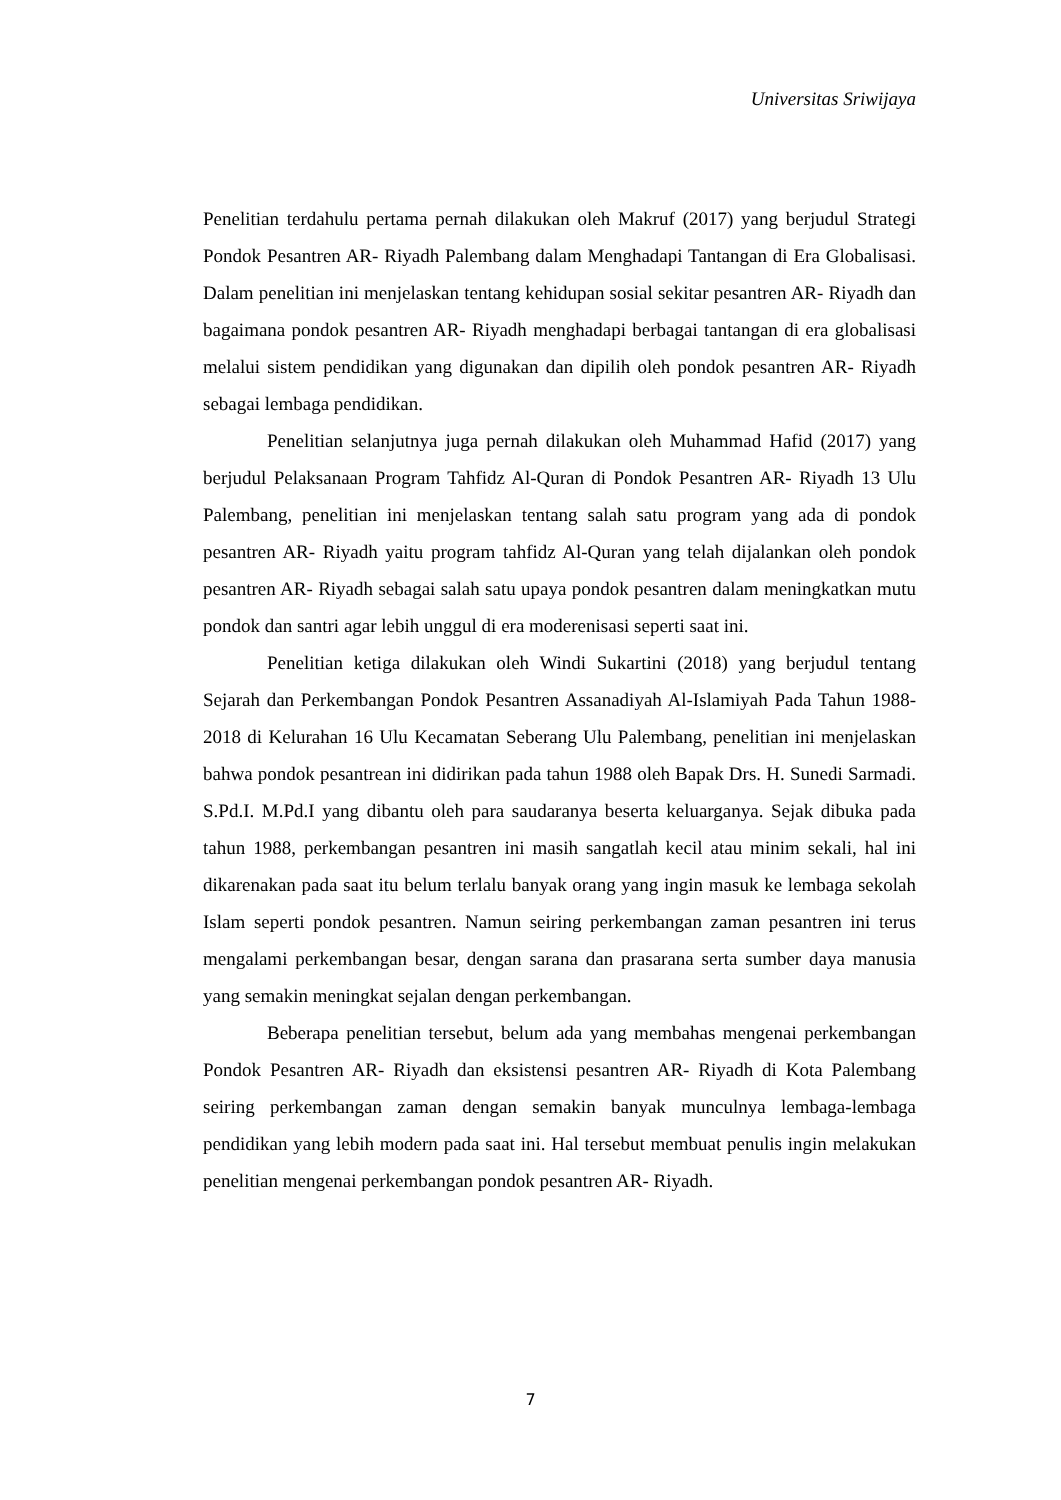Universitas Sriwijaya
Penelitian terdahulu pertama pernah dilakukan oleh Makruf (2017) yang berjudul Strategi Pondok Pesantren AR- Riyadh Palembang dalam Menghadapi Tantangan di Era Globalisasi. Dalam penelitian ini menjelaskan tentang kehidupan sosial sekitar pesantren AR- Riyadh dan bagaimana pondok pesantren AR- Riyadh menghadapi berbagai tantangan di era globalisasi melalui sistem pendidikan yang digunakan dan dipilih oleh pondok pesantren AR- Riyadh sebagai lembaga pendidikan.
Penelitian selanjutnya juga pernah dilakukan oleh Muhammad Hafid (2017) yang berjudul Pelaksanaan Program Tahfidz Al-Quran di Pondok Pesantren AR- Riyadh 13 Ulu Palembang, penelitian ini menjelaskan tentang salah satu program yang ada di pondok pesantren AR- Riyadh yaitu program tahfidz Al-Quran yang telah dijalankan oleh pondok pesantren AR- Riyadh sebagai salah satu upaya pondok pesantren dalam meningkatkan mutu pondok dan santri agar lebih unggul di era moderenisasi seperti saat ini.
Penelitian ketiga dilakukan oleh Windi Sukartini (2018) yang berjudul tentang Sejarah dan Perkembangan Pondok Pesantren Assanadiyah Al-Islamiyah Pada Tahun 1988-2018 di Kelurahan 16 Ulu Kecamatan Seberang Ulu Palembang, penelitian ini menjelaskan bahwa pondok pesantrean ini didirikan pada tahun 1988 oleh Bapak Drs. H. Sunedi Sarmadi. S.Pd.I. M.Pd.I yang dibantu oleh para saudaranya beserta keluarganya. Sejak dibuka pada tahun 1988, perkembangan pesantren ini masih sangatlah kecil atau minim sekali, hal ini dikarenakan pada saat itu belum terlalu banyak orang yang ingin masuk ke lembaga sekolah Islam seperti pondok pesantren. Namun seiring perkembangan zaman pesantren ini terus mengalami perkembangan besar, dengan sarana dan prasarana serta sumber daya manusia yang semakin meningkat sejalan dengan perkembangan.
Beberapa penelitian tersebut, belum ada yang membahas mengenai perkembangan Pondok Pesantren AR- Riyadh dan eksistensi pesantren AR- Riyadh di Kota Palembang seiring perkembangan zaman dengan semakin banyak munculnya lembaga-lembaga pendidikan yang lebih modern pada saat ini. Hal tersebut membuat penulis ingin melakukan penelitian mengenai perkembangan pondok pesantren AR- Riyadh.
7